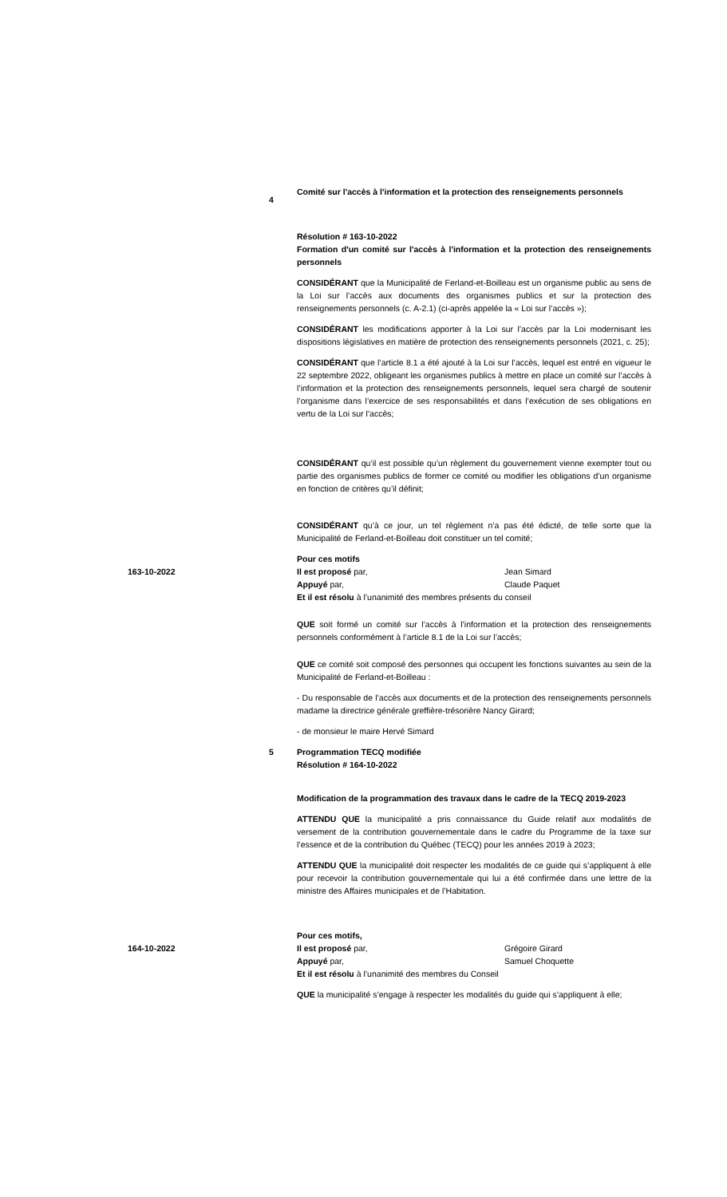4
Comité sur l'accès à l'information et la protection des renseignements personnels
Résolution # 163-10-2022
Formation d'un comité sur l'accès à l'information et la protection des renseignements personnels
CONSIDÉRANT que la Municipalité de Ferland-et-Boilleau est un organisme public au sens de la Loi sur l’accès aux documents des organismes publics et sur la protection des renseignements personnels (c. A-2.1) (ci-après appelée la « Loi sur l’accès »);
CONSIDÉRANT les modifications apporter à la Loi sur l’accès par la Loi modernisant les dispositions législatives en matière de protection des renseignements personnels (2021, c. 25);
CONSIDÉRANT que l’article 8.1 a été ajouté à la Loi sur l’accès, lequel est entré en vigueur le 22 septembre 2022, obligeant les organismes publics à mettre en place un comité sur l’accès à l’information et la protection des renseignements personnels, lequel sera chargé de soutenir l’organisme dans l’exercice de ses responsabilités et dans l’exécution de ses obligations en vertu de la Loi sur l’accès;
CONSIDÉRANT qu’il est possible qu’un règlement du gouvernement vienne exempter tout ou partie des organismes publics de former ce comité ou modifier les obligations d’un organisme en fonction de critères qu’il définit;
CONSIDÉRANT qu’à ce jour, un tel règlement n’a pas été édicté, de telle sorte que la Municipalité de Ferland-et-Boilleau doit constituer un tel comité;
163-10-2022
Pour ces motifs
Il est proposé par, Jean Simard
Appuyé par, Claude Paquet
Et il est résolu à l’unanimité des membres présents du conseil
QUE soit formé un comité sur l’accès à l’information et la protection des renseignements personnels conformément à l’article 8.1 de la Loi sur l’accès;
QUE ce comité soit composé des personnes qui occupent les fonctions suivantes au sein de la Municipalité de Ferland-et-Boilleau :
- Du responsable de l’accès aux documents et de la protection des renseignements personnels madame la directrice générale greffière-trésorière Nancy Girard;
- de monsieur le maire Hervé Simard
5 Programmation TECQ modifiée
Résolution # 164-10-2022
Modification de la programmation des travaux dans le cadre de la TECQ 2019-2023
ATTENDU QUE la municipalité a pris connaissance du Guide relatif aux modalités de versement de la contribution gouvernementale dans le cadre du Programme de la taxe sur l’essence et de la contribution du Québec (TECQ) pour les années 2019 à 2023;
ATTENDU QUE la municipalité doit respecter les modalités de ce guide qui s’appliquent à elle pour recevoir la contribution gouvernementale qui lui a été confirmée dans une lettre de la ministre des Affaires municipales et de l’Habitation.
164-10-2022
Pour ces motifs,
Il est proposé par, Grégoire Girard
Appuyé par, Samuel Choquette
Et il est résolu à l’unanimité des membres du Conseil
QUE la municipalité s’engage à respecter les modalités du guide qui s’appliquent à elle;